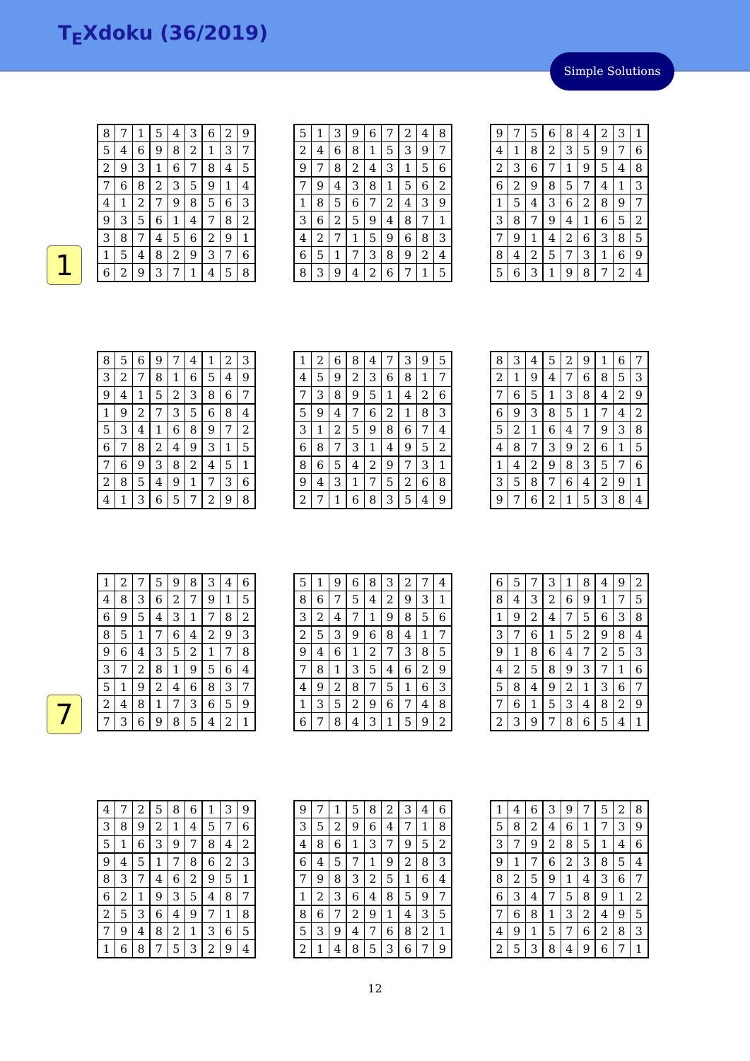T<sub>E</sub>Xdoku (36/2019)
Simple Solutions
1
| 8 | 7 | 1 | 5 | 4 | 3 | 6 | 2 | 9 |
| 5 | 4 | 6 | 9 | 8 | 2 | 1 | 3 | 7 |
| 2 | 9 | 3 | 1 | 6 | 7 | 8 | 4 | 5 |
| 7 | 6 | 8 | 2 | 3 | 5 | 9 | 1 | 4 |
| 4 | 1 | 2 | 7 | 9 | 8 | 5 | 6 | 3 |
| 9 | 3 | 5 | 6 | 1 | 4 | 7 | 8 | 2 |
| 3 | 8 | 7 | 4 | 5 | 6 | 2 | 9 | 1 |
| 1 | 5 | 4 | 8 | 2 | 9 | 3 | 7 | 6 |
| 6 | 2 | 9 | 3 | 7 | 1 | 4 | 5 | 8 |
| 5 | 1 | 3 | 9 | 6 | 7 | 2 | 4 | 8 |
| 2 | 4 | 6 | 8 | 1 | 5 | 3 | 9 | 7 |
| 9 | 7 | 8 | 2 | 4 | 3 | 1 | 5 | 6 |
| 7 | 9 | 4 | 3 | 8 | 1 | 5 | 6 | 2 |
| 1 | 8 | 5 | 6 | 7 | 2 | 4 | 3 | 9 |
| 3 | 6 | 2 | 5 | 9 | 4 | 8 | 7 | 1 |
| 4 | 2 | 7 | 1 | 5 | 9 | 6 | 8 | 3 |
| 6 | 5 | 1 | 7 | 3 | 8 | 9 | 2 | 4 |
| 8 | 3 | 9 | 4 | 2 | 6 | 7 | 1 | 5 |
| 9 | 7 | 5 | 6 | 8 | 4 | 2 | 3 | 1 |
| 4 | 1 | 8 | 2 | 3 | 5 | 9 | 7 | 6 |
| 2 | 3 | 6 | 7 | 1 | 9 | 5 | 4 | 8 |
| 6 | 2 | 9 | 8 | 5 | 7 | 4 | 1 | 3 |
| 1 | 5 | 4 | 3 | 6 | 2 | 8 | 9 | 7 |
| 3 | 8 | 7 | 9 | 4 | 1 | 6 | 5 | 2 |
| 7 | 9 | 1 | 4 | 2 | 6 | 3 | 8 | 5 |
| 8 | 4 | 2 | 5 | 7 | 3 | 1 | 6 | 9 |
| 5 | 6 | 3 | 1 | 9 | 8 | 7 | 2 | 4 |
| 8 | 5 | 6 | 9 | 7 | 4 | 1 | 2 | 3 |
| 3 | 2 | 7 | 8 | 1 | 6 | 5 | 4 | 9 |
| 9 | 4 | 1 | 5 | 2 | 3 | 8 | 6 | 7 |
| 1 | 9 | 2 | 7 | 3 | 5 | 6 | 8 | 4 |
| 5 | 3 | 4 | 1 | 6 | 8 | 9 | 7 | 2 |
| 6 | 7 | 8 | 2 | 4 | 9 | 3 | 1 | 5 |
| 7 | 6 | 9 | 3 | 8 | 2 | 4 | 5 | 1 |
| 2 | 8 | 5 | 4 | 9 | 1 | 7 | 3 | 6 |
| 4 | 1 | 3 | 6 | 5 | 7 | 2 | 9 | 8 |
| 1 | 2 | 6 | 8 | 4 | 7 | 3 | 9 | 5 |
| 4 | 5 | 9 | 2 | 3 | 6 | 8 | 1 | 7 |
| 7 | 3 | 8 | 9 | 5 | 1 | 4 | 2 | 6 |
| 5 | 9 | 4 | 7 | 6 | 2 | 1 | 8 | 3 |
| 3 | 1 | 2 | 5 | 9 | 8 | 6 | 7 | 4 |
| 6 | 8 | 7 | 3 | 1 | 4 | 9 | 5 | 2 |
| 8 | 6 | 5 | 4 | 2 | 9 | 7 | 3 | 1 |
| 9 | 4 | 3 | 1 | 7 | 5 | 2 | 6 | 8 |
| 2 | 7 | 1 | 6 | 8 | 3 | 5 | 4 | 9 |
| 8 | 3 | 4 | 5 | 2 | 9 | 1 | 6 | 7 |
| 2 | 1 | 9 | 4 | 7 | 6 | 8 | 5 | 3 |
| 7 | 6 | 5 | 1 | 3 | 8 | 4 | 2 | 9 |
| 6 | 9 | 3 | 8 | 5 | 1 | 7 | 4 | 2 |
| 5 | 2 | 1 | 6 | 4 | 7 | 9 | 3 | 8 |
| 4 | 8 | 7 | 3 | 9 | 2 | 6 | 1 | 5 |
| 1 | 4 | 2 | 9 | 8 | 3 | 5 | 7 | 6 |
| 3 | 5 | 8 | 7 | 6 | 4 | 2 | 9 | 1 |
| 9 | 7 | 6 | 2 | 1 | 5 | 3 | 8 | 4 |
7
| 1 | 2 | 7 | 5 | 9 | 8 | 3 | 4 | 6 |
| 4 | 8 | 3 | 6 | 2 | 7 | 9 | 1 | 5 |
| 6 | 9 | 5 | 4 | 3 | 1 | 7 | 8 | 2 |
| 8 | 5 | 1 | 7 | 6 | 4 | 2 | 9 | 3 |
| 9 | 6 | 4 | 3 | 5 | 2 | 1 | 7 | 8 |
| 3 | 7 | 2 | 8 | 1 | 9 | 5 | 6 | 4 |
| 5 | 1 | 9 | 2 | 4 | 6 | 8 | 3 | 7 |
| 2 | 4 | 8 | 1 | 7 | 3 | 6 | 5 | 9 |
| 7 | 3 | 6 | 9 | 8 | 5 | 4 | 2 | 1 |
| 5 | 1 | 9 | 6 | 8 | 3 | 2 | 7 | 4 |
| 8 | 6 | 7 | 5 | 4 | 2 | 9 | 3 | 1 |
| 3 | 2 | 4 | 7 | 1 | 9 | 8 | 5 | 6 |
| 2 | 5 | 3 | 9 | 6 | 8 | 4 | 1 | 7 |
| 9 | 4 | 6 | 1 | 2 | 7 | 3 | 8 | 5 |
| 7 | 8 | 1 | 3 | 5 | 4 | 6 | 2 | 9 |
| 4 | 9 | 2 | 8 | 7 | 5 | 1 | 6 | 3 |
| 1 | 3 | 5 | 2 | 9 | 6 | 7 | 4 | 8 |
| 6 | 7 | 8 | 4 | 3 | 1 | 5 | 9 | 2 |
| 6 | 5 | 7 | 3 | 1 | 8 | 4 | 9 | 2 |
| 8 | 4 | 3 | 2 | 6 | 9 | 1 | 7 | 5 |
| 1 | 9 | 2 | 4 | 7 | 5 | 6 | 3 | 8 |
| 3 | 7 | 6 | 1 | 5 | 2 | 9 | 8 | 4 |
| 9 | 1 | 8 | 6 | 4 | 7 | 2 | 5 | 3 |
| 4 | 2 | 5 | 8 | 9 | 3 | 7 | 1 | 6 |
| 5 | 8 | 4 | 9 | 2 | 1 | 3 | 6 | 7 |
| 7 | 6 | 1 | 5 | 3 | 4 | 8 | 2 | 9 |
| 2 | 3 | 9 | 7 | 8 | 6 | 5 | 4 | 1 |
| 4 | 7 | 2 | 5 | 8 | 6 | 1 | 3 | 9 |
| 3 | 8 | 9 | 2 | 1 | 4 | 5 | 7 | 6 |
| 5 | 1 | 6 | 3 | 9 | 7 | 8 | 4 | 2 |
| 9 | 4 | 5 | 1 | 7 | 8 | 6 | 2 | 3 |
| 8 | 3 | 7 | 4 | 6 | 2 | 9 | 5 | 1 |
| 6 | 2 | 1 | 9 | 3 | 5 | 4 | 8 | 7 |
| 2 | 5 | 3 | 6 | 4 | 9 | 7 | 1 | 8 |
| 7 | 9 | 4 | 8 | 2 | 1 | 3 | 6 | 5 |
| 1 | 6 | 8 | 7 | 5 | 3 | 2 | 9 | 4 |
| 9 | 7 | 1 | 5 | 8 | 2 | 3 | 4 | 6 |
| 3 | 5 | 2 | 9 | 6 | 4 | 7 | 1 | 8 |
| 4 | 8 | 6 | 1 | 3 | 7 | 9 | 5 | 2 |
| 6 | 4 | 5 | 7 | 1 | 9 | 2 | 8 | 3 |
| 7 | 9 | 8 | 3 | 2 | 5 | 1 | 6 | 4 |
| 1 | 2 | 3 | 6 | 4 | 8 | 5 | 9 | 7 |
| 8 | 6 | 7 | 2 | 9 | 1 | 4 | 3 | 5 |
| 5 | 3 | 9 | 4 | 7 | 6 | 8 | 2 | 1 |
| 2 | 1 | 4 | 8 | 5 | 3 | 6 | 7 | 9 |
| 1 | 4 | 6 | 3 | 9 | 7 | 5 | 2 | 8 |
| 5 | 8 | 2 | 4 | 6 | 1 | 7 | 3 | 9 |
| 3 | 7 | 9 | 2 | 8 | 5 | 1 | 4 | 6 |
| 9 | 1 | 7 | 6 | 2 | 3 | 8 | 5 | 4 |
| 8 | 2 | 5 | 9 | 1 | 4 | 3 | 6 | 7 |
| 6 | 3 | 4 | 7 | 5 | 8 | 9 | 1 | 2 |
| 7 | 6 | 8 | 1 | 3 | 2 | 4 | 9 | 5 |
| 4 | 9 | 1 | 5 | 7 | 6 | 2 | 8 | 3 |
| 2 | 5 | 3 | 8 | 4 | 9 | 6 | 7 | 1 |
12